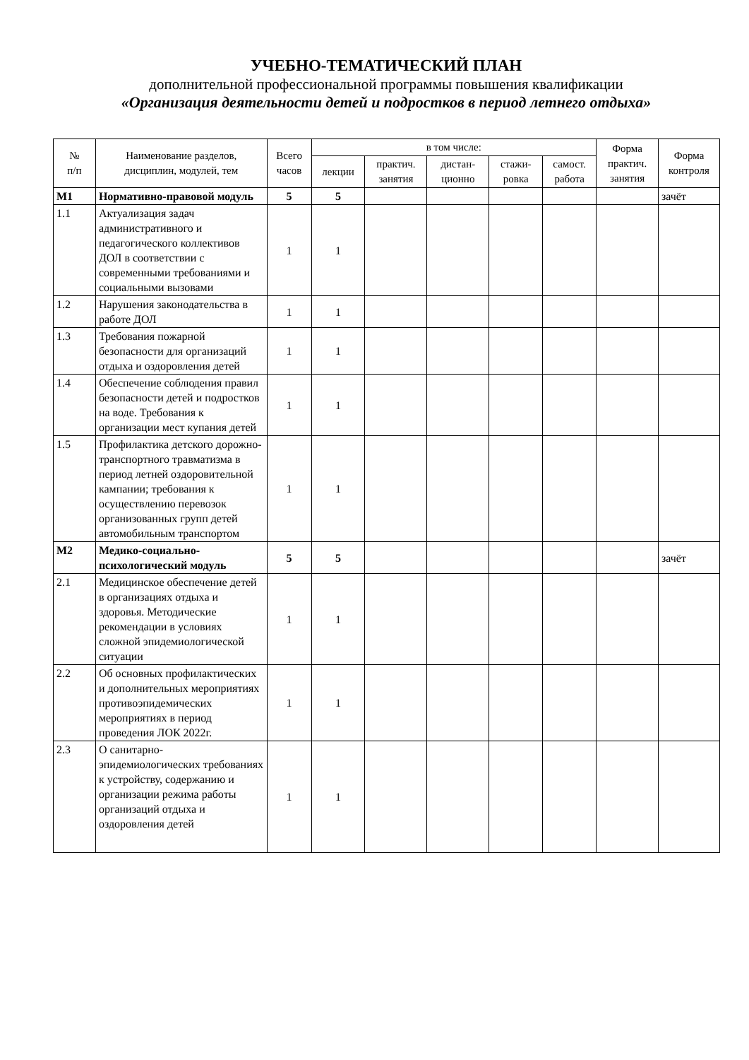УЧЕБНО-ТЕМАТИЧЕСКИЙ ПЛАН
дополнительной профессиональной программы повышения квалификации
«Организация деятельности детей и подростков в период летнего отдыха»
| № п/п | Наименование разделов, дисциплин, модулей, тем | Всего часов | в том числе: | | | | | Форма практич. занятия | Форма контроля |
| --- | --- | --- | --- | --- | --- | --- | --- | --- | --- |
| | | | лекции | практич. занятия | дистан-ционно | стажи-ровка | самост. работа | | |
| М1 | Нормативно-правовой модуль | 5 | 5 | | | | | | зачёт |
| 1.1 | Актуализация задач административного и педагогического коллективов ДОЛ в соответствии с современными требованиями и социальными вызовами | 1 | 1 | | | | | | |
| 1.2 | Нарушения законодательства в работе ДОЛ | 1 | 1 | | | | | | |
| 1.3 | Требования пожарной безопасности для организаций отдыха и оздоровления детей | 1 | 1 | | | | | | |
| 1.4 | Обеспечение соблюдения правил безопасности детей и подростков на воде. Требования к организации мест купания детей | 1 | 1 | | | | | | |
| 1.5 | Профилактика детского дорожно-транспортного травматизма в период летней оздоровительной кампании; требования к осуществлению перевозок организованных групп детей автомобильным транспортом | 1 | 1 | | | | | | |
| М2 | Медико-социально-психологический модуль | 5 | 5 | | | | | | зачёт |
| 2.1 | Медицинское обеспечение детей в организациях отдыха и здоровья. Методические рекомендации в условиях сложной эпидемиологической ситуации | 1 | 1 | | | | | | |
| 2.2 | Об основных профилактических и дополнительных мероприятиях противоэпидемических мероприятиях в период проведения ЛОК 2022г. | 1 | 1 | | | | | | |
| 2.3 | О санитарно-эпидемиологических требованиях к устройству, содержанию и организации режима работы организаций отдыха и оздоровления детей | 1 | 1 | | | | | | |